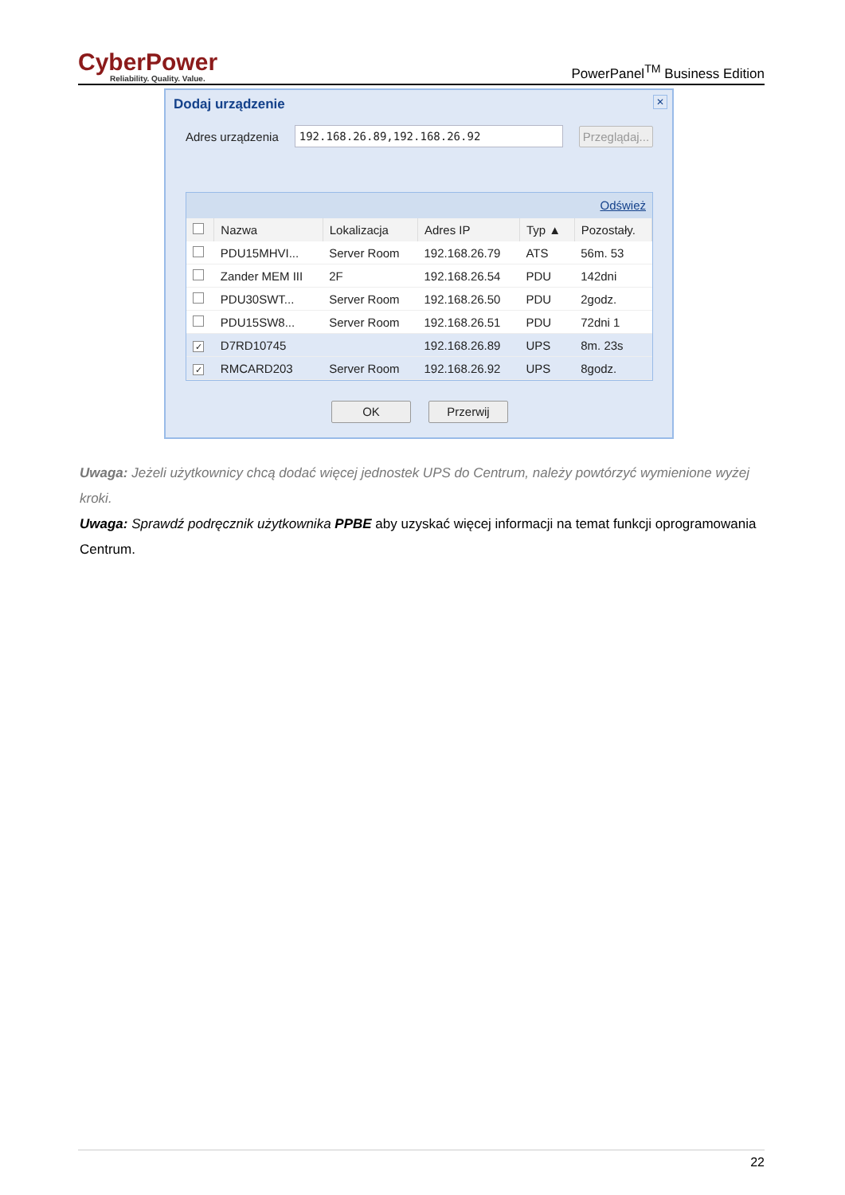CyberPower
Reliability. Quality. Value.
PowerPanel<sup>TM</sup> Business Edition
Dodaj urządzenie
✕
Adres urządzenia
192.168.26.89,192.168.26.92
Przeglądaj...
Odśwież
| | Nazwa | Lokalizacja | Adres IP | Typ ▲ | Pozostały. |
| --- | --- | --- | --- | --- | --- |
| | PDU15MHVI... | Server Room | 192.168.26.79 | ATS | 56m. 53 |
| | Zander MEM III | 2F | 192.168.26.54 | PDU | 142dni |
| | PDU30SWT... | Server Room | 192.168.26.50 | PDU | 2godz. |
| | PDU15SW8... | Server Room | 192.168.26.51 | PDU | 72dni 1 |
| ✓ | D7RD10745 | | 192.168.26.89 | UPS | 8m. 23s |
| ✓ | RMCARD203 | Server Room | 192.168.26.92 | UPS | 8godz. |
OK Przerwij
Uwaga: Jeżeli użytkownicy chcą dodać więcej jednostek UPS do Centrum, należy powtórzyć wymienione wyżej kroki.
Uwaga: Sprawdź podręcznik użytkownika PPBE aby uzyskać więcej informacji na temat funkcji oprogramowania Centrum.
22